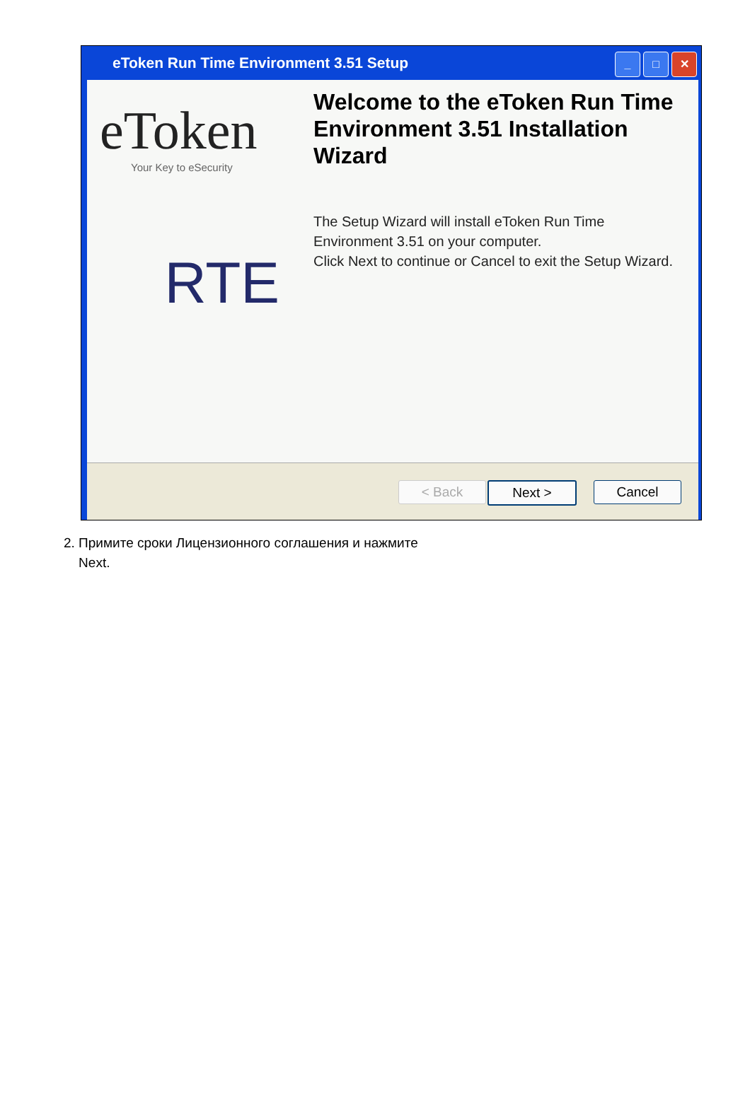eToken Run Time Environment 3.51 Setup
_ □ ✕
eToken
Your Key to eSecurity
RTE
Welcome to the eToken Run Time Environment 3.51 Installation Wizard
The Setup Wizard will install eToken Run Time Environment 3.51 on your computer.
Click Next to continue or Cancel to exit the Setup Wizard.
< Back Next > Cancel
2. Примите сроки Лицензионного соглашения и нажмите
Next.